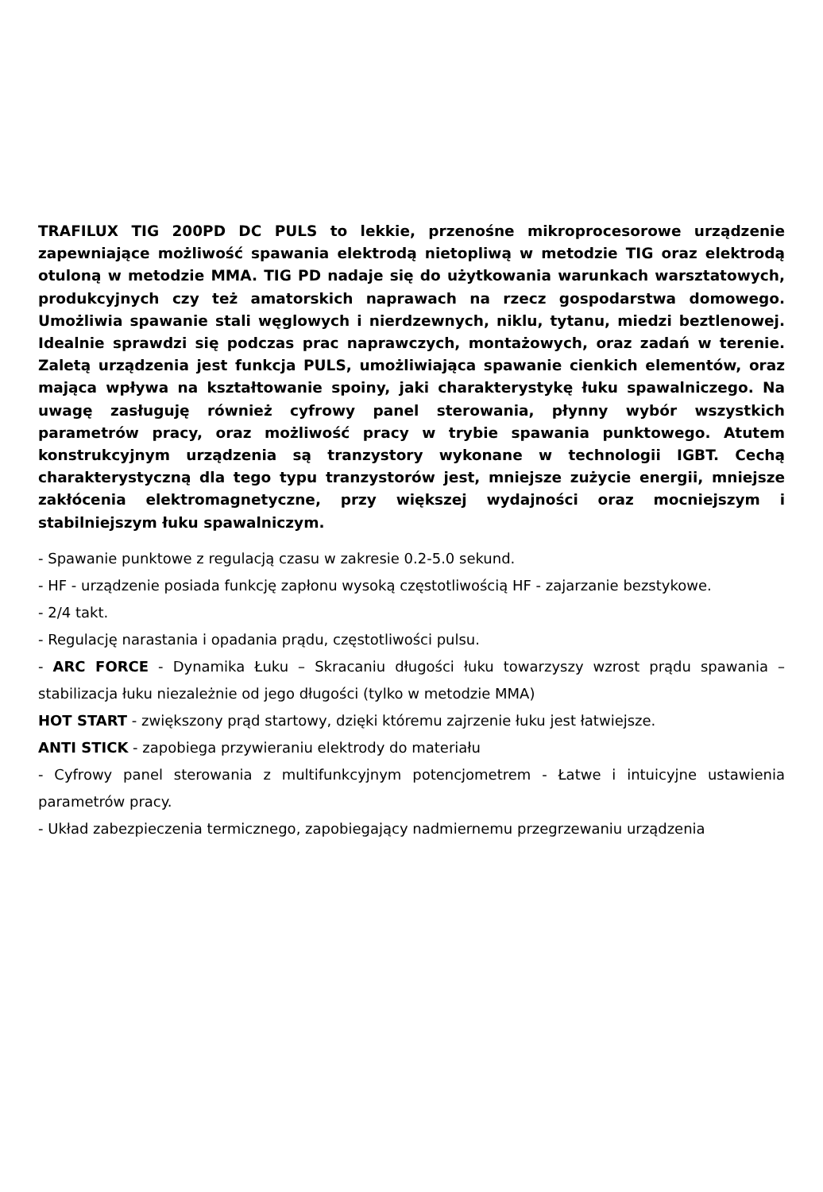TRAFILUX TIG 200PD DC PULS to lekkie, przenośne mikroprocesorowe urządzenie zapewniające możliwość spawania elektrodą nietopliwą w metodzie TIG oraz elektrodą otuloną w metodzie MMA. TIG PD nadaje się do użytkowania warunkach warsztatowych, produkcyjnych czy też amatorskich naprawach na rzecz gospodarstwa domowego. Umożliwia spawanie stali węglowych i nierdzewnych, niklu, tytanu, miedzi beztlenowej. Idealnie sprawdzi się podczas prac naprawczych, montażowych, oraz zadań w terenie. Zaletą urządzenia jest funkcja PULS, umożliwiająca spawanie cienkich elementów, oraz mająca wpływa na kształtowanie spoiny, jaki charakterystykę łuku spawalniczego. Na uwagę zasługuję również cyfrowy panel sterowania, płynny wybór wszystkich parametrów pracy, oraz możliwość pracy w trybie spawania punktowego. Atutem konstrukcyjnym urządzenia są tranzystory wykonane w technologii IGBT. Cechą charakterystyczną dla tego typu tranzystorów jest, mniejsze zużycie energii, mniejsze zakłócenia elektromagnetyczne, przy większej wydajności oraz mocniejszym i stabilniejszym łuku spawalniczym.
- Spawanie punktowe z regulacją czasu w zakresie 0.2-5.0 sekund.
- HF - urządzenie posiada funkcję zapłonu wysoką częstotliwością HF - zajarzanie bezstykowe.
- 2/4 takt.
- Regulację narastania i opadania prądu, częstotliwości pulsu.
- ARC FORCE - Dynamika Łuku – Skracaniu długości łuku towarzyszy wzrost prądu spawania – stabilizacja łuku niezależnie od jego długości (tylko w metodzie MMA)
HOT START - zwiększony prąd startowy, dzięki któremu zajrzenie łuku jest łatwiejsze.
ANTI STICK - zapobiega przywieraniu elektrody do materiału
- Cyfrowy panel sterowania z multifunkcyjnym potencjometrem - Łatwe i intuicyjne ustawienia parametrów pracy.
- Układ zabezpieczenia termicznego, zapobiegający nadmiernemu przegrzewaniu urządzenia